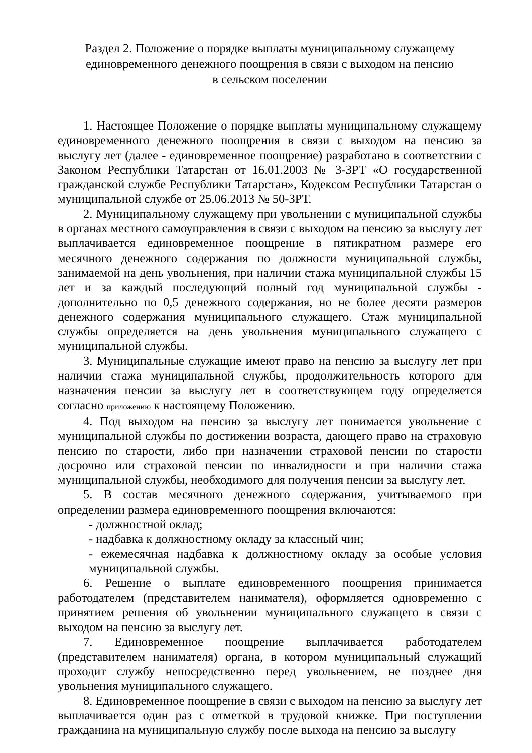Раздел 2. Положение о порядке выплаты муниципальному служащему
единовременного денежного поощрения в связи с выходом на пенсию
в сельском поселении
1. Настоящее Положение о порядке выплаты муниципальному служащему единовременного денежного поощрения в связи с выходом на пенсию за выслугу лет (далее - единовременное поощрение) разработано в соответствии с Законом Республики Татарстан от 16.01.2003 № 3-ЗРТ «О государственной гражданской службе Республики Татарстан», Кодексом Республики Татарстан о муниципальной службе от 25.06.2013 № 50-ЗРТ.
2. Муниципальному служащему при увольнении с муниципальной службы в органах местного самоуправления в связи с выходом на пенсию за выслугу лет выплачивается единовременное поощрение в пятикратном размере его месячного денежного содержания по должности муниципальной службы, занимаемой на день увольнения, при наличии стажа муниципальной службы 15 лет и за каждый последующий полный год муниципальной службы - дополнительно по 0,5 денежного содержания, но не более десяти размеров денежного содержания муниципального служащего. Стаж муниципальной службы определяется на день увольнения муниципального служащего с муниципальной службы.
3. Муниципальные служащие имеют право на пенсию за выслугу лет при наличии стажа муниципальной службы, продолжительность которого для назначения пенсии за выслугу лет в соответствующем году определяется согласно приложению к настоящему Положению.
4. Под выходом на пенсию за выслугу лет понимается увольнение с муниципальной службы по достижении возраста, дающего право на страховую пенсию по старости, либо при назначении страховой пенсии по старости досрочно или страховой пенсии по инвалидности и при наличии стажа муниципальной службы, необходимого для получения пенсии за выслугу лет.
5. В состав месячного денежного содержания, учитываемого при определении размера единовременного поощрения включаются:
- должностной оклад;
- надбавка к должностному окладу за классный чин;
- ежемесячная надбавка к должностному окладу за особые условия муниципальной службы.
6. Решение о выплате единовременного поощрения принимается работодателем (представителем нанимателя), оформляется одновременно с принятием решения об увольнении муниципального служащего в связи с выходом на пенсию за выслугу лет.
7. Единовременное поощрение выплачивается работодателем (представителем нанимателя) органа, в котором муниципальный служащий проходит службу непосредственно перед увольнением, не позднее дня увольнения муниципального служащего.
8. Единовременное поощрение в связи с выходом на пенсию за выслугу лет выплачивается один раз с отметкой в трудовой книжке. При поступлении гражданина на муниципальную службу после выхода на пенсию за выслугу